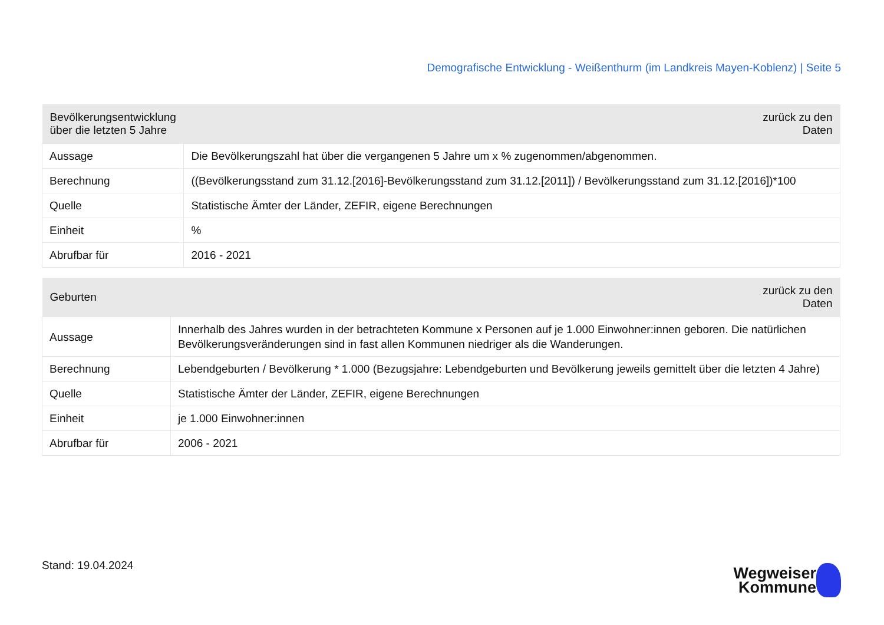Demografische Entwicklung - Weißenthurm (im Landkreis Mayen-Koblenz) | Seite 5
| Bevölkerungsentwicklung über die letzten 5 Jahre | zurück zu den Daten |
| --- | --- |
| Aussage | Die Bevölkerungszahl hat über die vergangenen 5 Jahre um x % zugenommen/abgenommen. |
| Berechnung | ((Bevölkerungsstand zum 31.12.[2016]-Bevölkerungsstand zum 31.12.[2011]) / Bevölkerungsstand zum 31.12.[2016])*100 |
| Quelle | Statistische Ämter der Länder, ZEFIR, eigene Berechnungen |
| Einheit | % |
| Abrufbar für | 2016 - 2021 |
| Geburten | zurück zu den Daten |
| --- | --- |
| Aussage | Innerhalb des Jahres wurden in der betrachteten Kommune x Personen auf je 1.000 Einwohner:innen geboren. Die natürlichen Bevölkerungsveränderungen sind in fast allen Kommunen niedriger als die Wanderungen. |
| Berechnung | Lebendgeburten / Bevölkerung * 1.000 (Bezugsjahre: Lebendgeburten und Bevölkerung jeweils gemittelt über die letzten 4 Jahre) |
| Quelle | Statistische Ämter der Länder, ZEFIR, eigene Berechnungen |
| Einheit | je 1.000 Einwohner:innen |
| Abrufbar für | 2006 - 2021 |
Stand: 19.04.2024
Wegweiser
Kommune